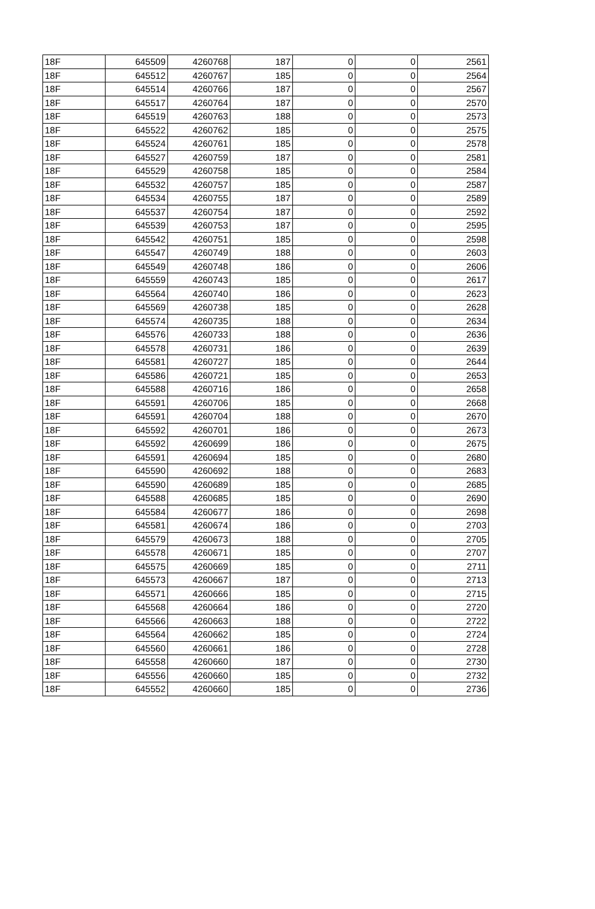| 18F | 645509 | 4260768 | 187 | 0 | 0 | 2561 |
| 18F | 645512 | 4260767 | 185 | 0 | 0 | 2564 |
| 18F | 645514 | 4260766 | 187 | 0 | 0 | 2567 |
| 18F | 645517 | 4260764 | 187 | 0 | 0 | 2570 |
| 18F | 645519 | 4260763 | 188 | 0 | 0 | 2573 |
| 18F | 645522 | 4260762 | 185 | 0 | 0 | 2575 |
| 18F | 645524 | 4260761 | 185 | 0 | 0 | 2578 |
| 18F | 645527 | 4260759 | 187 | 0 | 0 | 2581 |
| 18F | 645529 | 4260758 | 185 | 0 | 0 | 2584 |
| 18F | 645532 | 4260757 | 185 | 0 | 0 | 2587 |
| 18F | 645534 | 4260755 | 187 | 0 | 0 | 2589 |
| 18F | 645537 | 4260754 | 187 | 0 | 0 | 2592 |
| 18F | 645539 | 4260753 | 187 | 0 | 0 | 2595 |
| 18F | 645542 | 4260751 | 185 | 0 | 0 | 2598 |
| 18F | 645547 | 4260749 | 188 | 0 | 0 | 2603 |
| 18F | 645549 | 4260748 | 186 | 0 | 0 | 2606 |
| 18F | 645559 | 4260743 | 185 | 0 | 0 | 2617 |
| 18F | 645564 | 4260740 | 186 | 0 | 0 | 2623 |
| 18F | 645569 | 4260738 | 185 | 0 | 0 | 2628 |
| 18F | 645574 | 4260735 | 188 | 0 | 0 | 2634 |
| 18F | 645576 | 4260733 | 188 | 0 | 0 | 2636 |
| 18F | 645578 | 4260731 | 186 | 0 | 0 | 2639 |
| 18F | 645581 | 4260727 | 185 | 0 | 0 | 2644 |
| 18F | 645586 | 4260721 | 185 | 0 | 0 | 2653 |
| 18F | 645588 | 4260716 | 186 | 0 | 0 | 2658 |
| 18F | 645591 | 4260706 | 185 | 0 | 0 | 2668 |
| 18F | 645591 | 4260704 | 188 | 0 | 0 | 2670 |
| 18F | 645592 | 4260701 | 186 | 0 | 0 | 2673 |
| 18F | 645592 | 4260699 | 186 | 0 | 0 | 2675 |
| 18F | 645591 | 4260694 | 185 | 0 | 0 | 2680 |
| 18F | 645590 | 4260692 | 188 | 0 | 0 | 2683 |
| 18F | 645590 | 4260689 | 185 | 0 | 0 | 2685 |
| 18F | 645588 | 4260685 | 185 | 0 | 0 | 2690 |
| 18F | 645584 | 4260677 | 186 | 0 | 0 | 2698 |
| 18F | 645581 | 4260674 | 186 | 0 | 0 | 2703 |
| 18F | 645579 | 4260673 | 188 | 0 | 0 | 2705 |
| 18F | 645578 | 4260671 | 185 | 0 | 0 | 2707 |
| 18F | 645575 | 4260669 | 185 | 0 | 0 | 2711 |
| 18F | 645573 | 4260667 | 187 | 0 | 0 | 2713 |
| 18F | 645571 | 4260666 | 185 | 0 | 0 | 2715 |
| 18F | 645568 | 4260664 | 186 | 0 | 0 | 2720 |
| 18F | 645566 | 4260663 | 188 | 0 | 0 | 2722 |
| 18F | 645564 | 4260662 | 185 | 0 | 0 | 2724 |
| 18F | 645560 | 4260661 | 186 | 0 | 0 | 2728 |
| 18F | 645558 | 4260660 | 187 | 0 | 0 | 2730 |
| 18F | 645556 | 4260660 | 185 | 0 | 0 | 2732 |
| 18F | 645552 | 4260660 | 185 | 0 | 0 | 2736 |